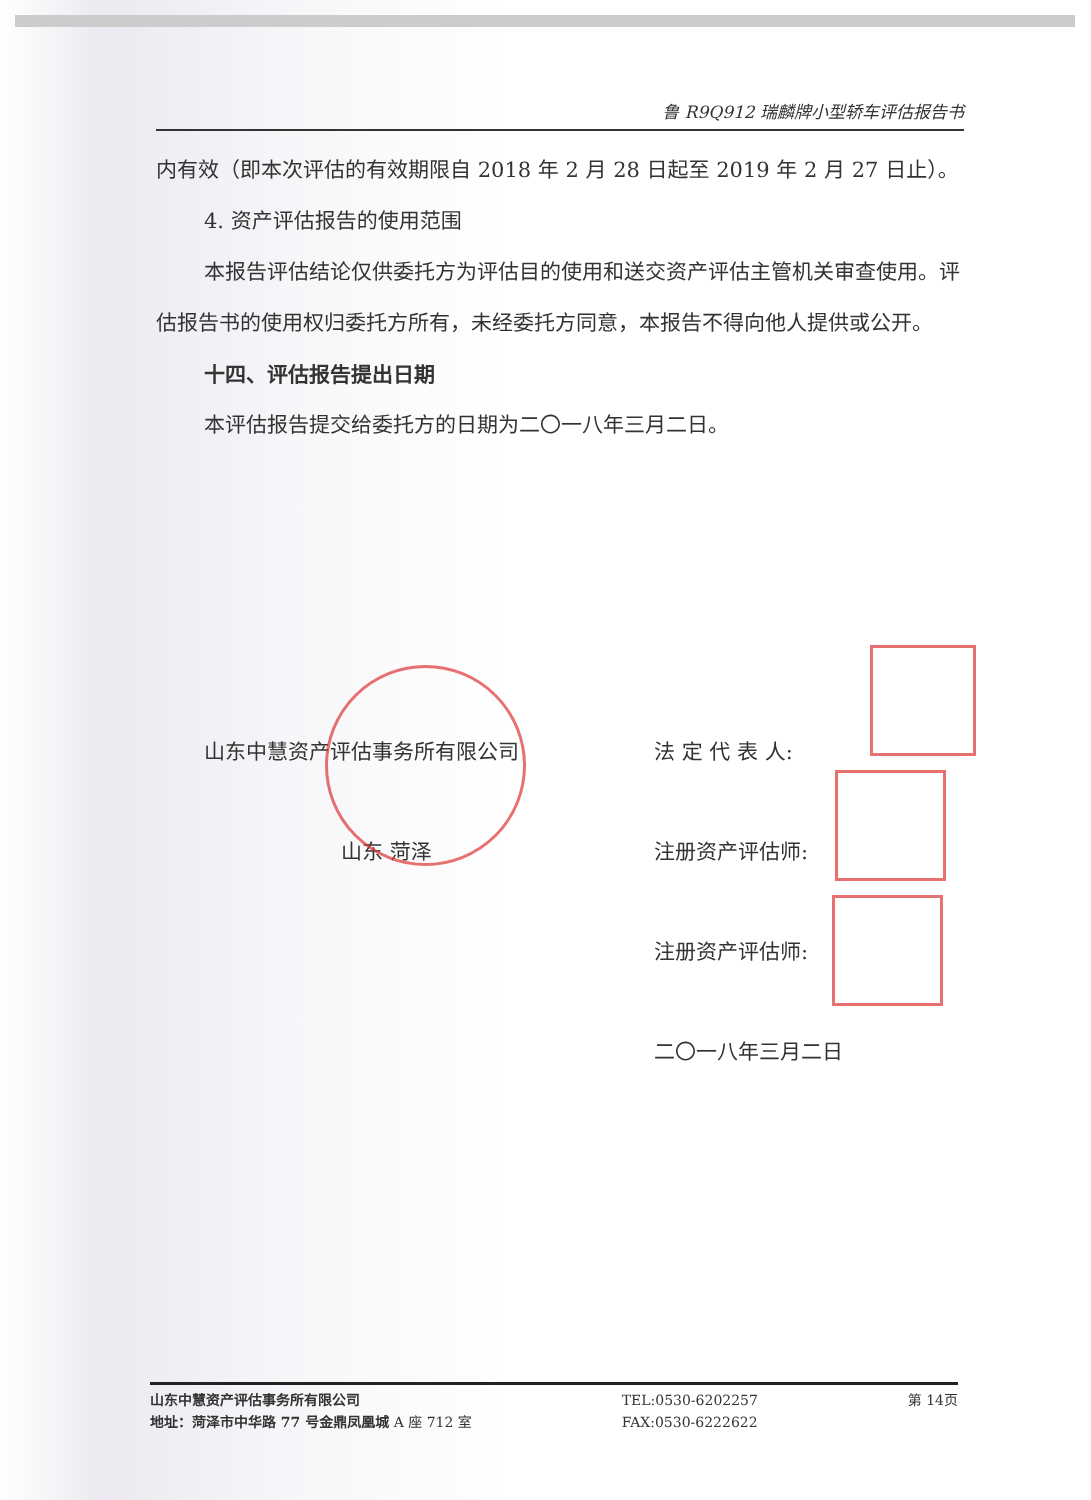鲁 R9Q912 瑞麟牌小型轿车评估报告书
内有效（即本次评估的有效期限自 2018 年 2 月 28 日起至 2019 年 2 月 27 日止）。
4. 资产评估报告的使用范围
本报告评估结论仅供委托方为评估目的使用和送交资产评估主管机关审查使用。评估报告书的使用权归委托方所有，未经委托方同意，本报告不得向他人提供或公开。
十四、评估报告提出日期
本评估报告提交给委托方的日期为二〇一八年三月二日。
山东中慧资产评估事务所有限公司 法 定 代 表 人:
山东 菏泽 注册资产评估师:
注册资产评估师:
二〇一八年三月二日
山东中慧资产评估事务所有限公司
地址：菏泽市中华路 77 号金鼎凤凰城 A 座 712 室
TEL:0530-6202257
FAX:0530-6222622
第 14页